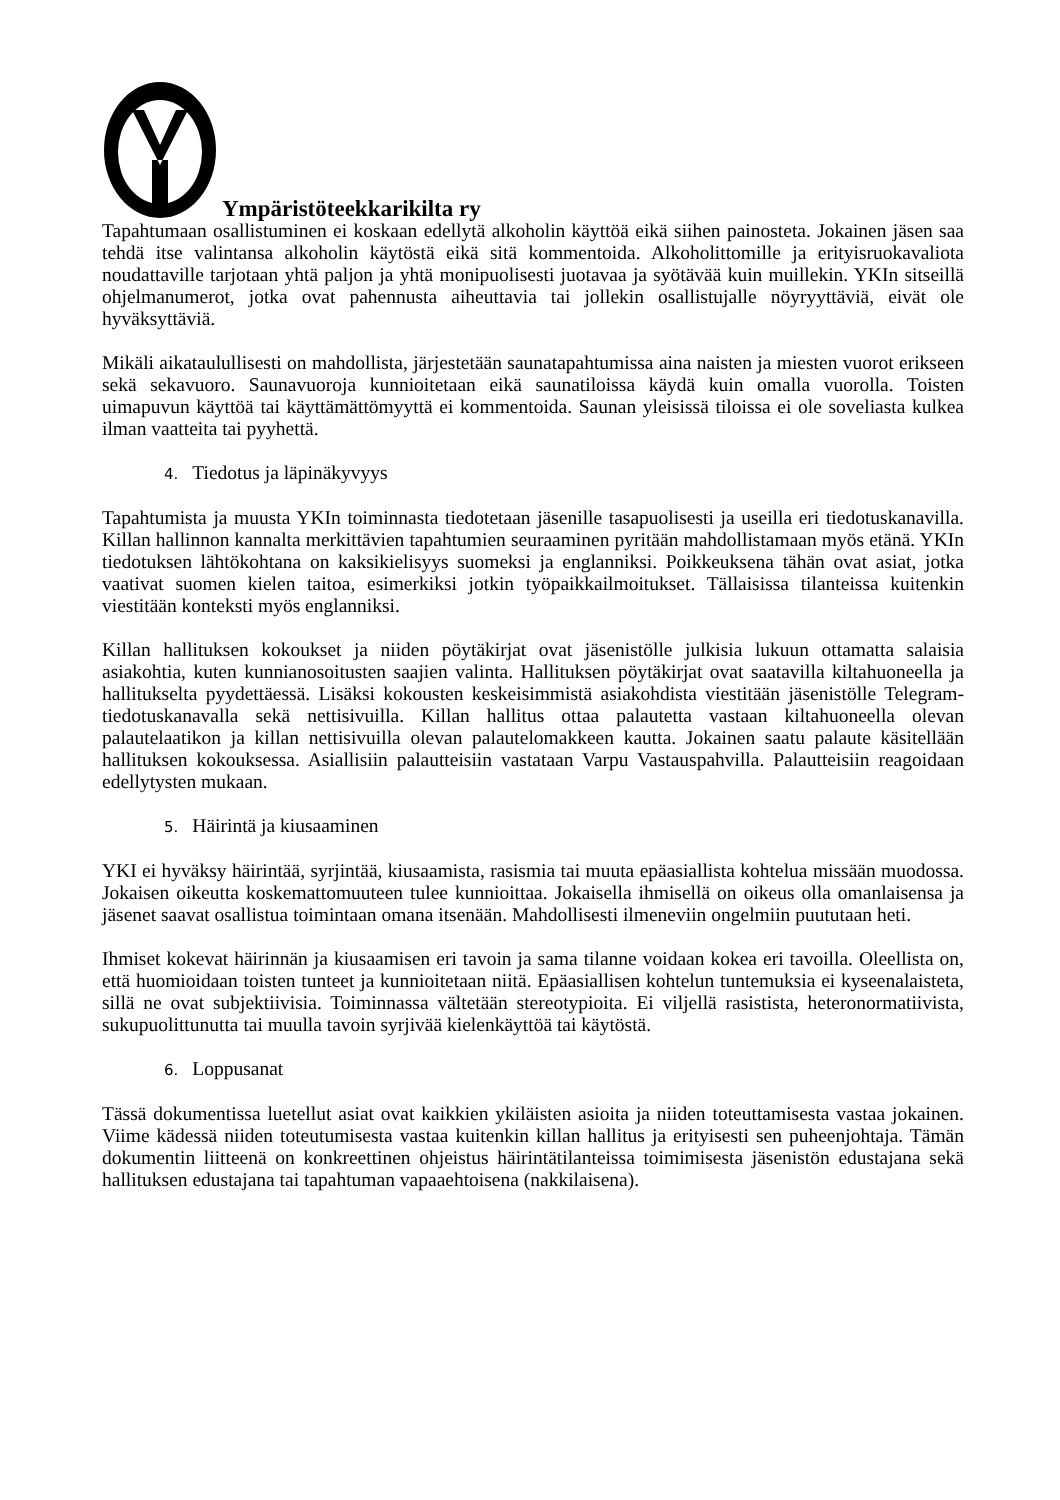Ympäristöteekkarikilta ry
Tapahtumaan osallistuminen ei koskaan edellytä alkoholin käyttöä eikä siihen painosteta. Jokainen jäsen saa tehdä itse valintansa alkoholin käytöstä eikä sitä kommentoida. Alkoholittomille ja erityisruokavaliota noudattaville tarjotaan yhtä paljon ja yhtä monipuolisesti juotavaa ja syötävää kuin muillekin. YKIn sitseillä ohjelmanumerot, jotka ovat pahennusta aiheuttavia tai jollekin osallistujalle nöyryyttäviä, eivät ole hyväksyttäviä.
Mikäli aikataulullisesti on mahdollista, järjestetään saunatapahtumissa aina naisten ja miesten vuorot erikseen sekä sekavuoro. Saunavuoroja kunnioitetaan eikä saunatiloissa käydä kuin omalla vuorolla. Toisten uimapuvun käyttöä tai käyttämättömyyttä ei kommentoida. Saunan yleisissä tiloissa ei ole soveliasta kulkea ilman vaatteita tai pyyhettä.
4. Tiedotus ja läpinäkyvyys
Tapahtumista ja muusta YKIn toiminnasta tiedotetaan jäsenille tasapuolisesti ja useilla eri tiedotuskanavilla. Killan hallinnon kannalta merkittävien tapahtumien seuraaminen pyritään mahdollistamaan myös etänä. YKIn tiedotuksen lähtökohtana on kaksikielisyys suomeksi ja englanniksi. Poikkeuksena tähän ovat asiat, jotka vaativat suomen kielen taitoa, esimerkiksi jotkin työpaikkailmoitukset. Tällaisissa tilanteissa kuitenkin viestitään konteksti myös englanniksi.
Killan hallituksen kokoukset ja niiden pöytäkirjat ovat jäsenistölle julkisia lukuun ottamatta salaisia asiakohtia, kuten kunnianosoitusten saajien valinta. Hallituksen pöytäkirjat ovat saatavilla kiltahuoneella ja hallitukselta pyydettäessä. Lisäksi kokousten keskeisimmistä asiakohdista viestitään jäsenistölle Telegram-tiedotuskanavalla sekä nettisivuilla. Killan hallitus ottaa palautetta vastaan kiltahuoneella olevan palautelaatikon ja killan nettisivuilla olevan palautelomakkeen kautta. Jokainen saatu palaute käsitellään hallituksen kokouksessa. Asiallisiin palautteisiin vastataan Varpu Vastauspahvilla. Palautteisiin reagoidaan edellytysten mukaan.
5. Häirintä ja kiusaaminen
YKI ei hyväksy häirintää, syrjintää, kiusaamista, rasismia tai muuta epäasiallista kohtelua missään muodossa. Jokaisen oikeutta koskemattomuuteen tulee kunnioittaa. Jokaisella ihmisellä on oikeus olla omanlaisensa ja jäsenet saavat osallistua toimintaan omana itsenään. Mahdollisesti ilmeneviin ongelmiin puututaan heti.
Ihmiset kokevat häirinnän ja kiusaamisen eri tavoin ja sama tilanne voidaan kokea eri tavoilla. Oleellista on, että huomioidaan toisten tunteet ja kunnioitetaan niitä. Epäasiallisen kohtelun tuntemuksia ei kyseenalaisteta, sillä ne ovat subjektiivisia. Toiminnassa vältetään stereotypioita. Ei viljellä rasistista, heteronormatiivista, sukupuolittunutta tai muulla tavoin syrjivää kielenkäyttöä tai käytöstä.
6. Loppusanat
Tässä dokumentissa luetellut asiat ovat kaikkien ykiläisten asioita ja niiden toteuttamisesta vastaa jokainen. Viime kädessä niiden toteutumisesta vastaa kuitenkin killan hallitus ja erityisesti sen puheenjohtaja. Tämän dokumentin liitteenä on konkreettinen ohjeistus häirintätilanteissa toimimisesta jäsenistön edustajana sekä hallituksen edustajana tai tapahtuman vapaaehtoisena (nakkilaisena).